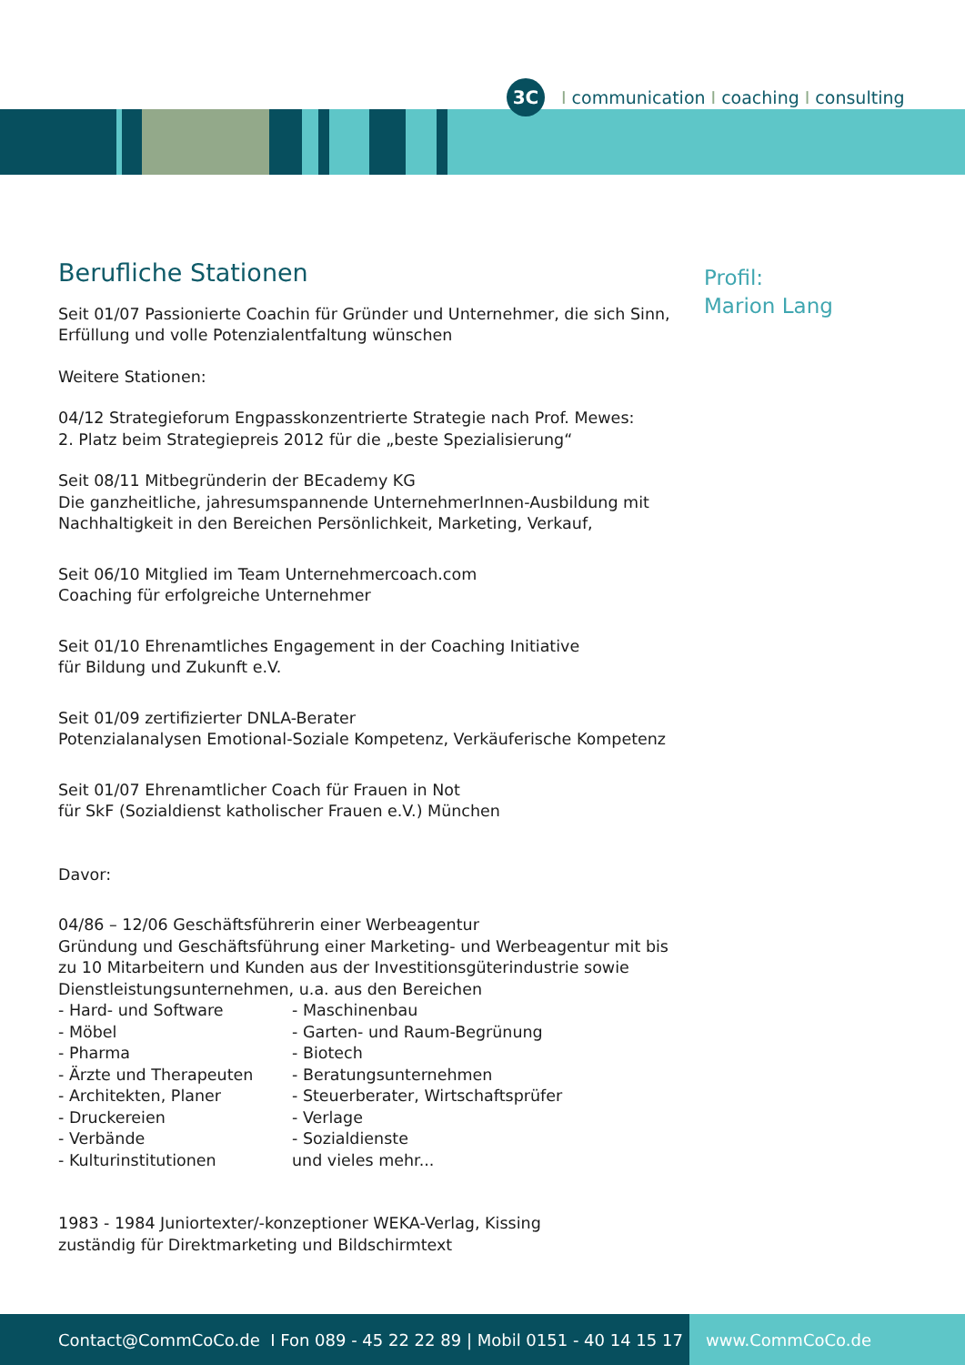3C
Icommunication I coaching I consulting
Berufliche Stationen
Seit 01/07 Passionierte Coachin für Gründer und Unternehmer, die sich Sinn, Erfüllung und volle Potenzialentfaltung wünschen
Weitere Stationen:
04/12 Strategieforum Engpasskonzentrierte Strategie nach Prof. Mewes:
2. Platz beim Strategiepreis 2012 für die „beste Spezialisierung“
Seit 08/11 Mitbegründerin der BEcademy KG
Die ganzheitliche, jahresumspannende UnternehmerInnen-Ausbildung mit Nachhaltigkeit in den Bereichen Persönlichkeit, Marketing, Verkauf,
Seit 06/10 Mitglied im Team Unternehmercoach.com
Coaching für erfolgreiche Unternehmer
Seit 01/10 Ehrenamtliches Engagement in der Coaching Initiative
für Bildung und Zukunft e.V.
Seit 01/09 zertifizierter DNLA-Berater
Potenzialanalysen Emotional-Soziale Kompetenz, Verkäuferische Kompetenz
Seit 01/07 Ehrenamtlicher Coach für Frauen in Not
für SkF (Sozialdienst katholischer Frauen e.V.) München
Davor:
04/86 – 12/06 Geschäftsführerin einer Werbeagentur
Gründung und Geschäftsführung einer Marketing- und Werbeagentur mit bis zu 10 Mitarbeitern und Kunden aus der Investitionsgüterindustrie sowie Dienstleistungsunternehmen, u.a. aus den Bereichen
- Hard- und Software
- Möbel
- Pharma
- Ärzte und Therapeuten
- Architekten, Planer
- Druckereien
- Verbände
- Kulturinstitutionen
- Maschinenbau
- Garten- und Raum-Begrünung
- Biotech
- Beratungsunternehmen
- Steuerberater, Wirtschaftsprüfer
- Verlage
- Sozialdienste
und vieles mehr...
1983 - 1984 Juniortexter/-konzeptioner WEKA-Verlag, Kissing
zuständig für Direktmarketing und Bildschirmtext
Profil:
Marion Lang
Contact@CommCoCo.de I Fon 089 - 45 22 22 89 | Mobil 0151 - 40 14 15 17
www.CommCoCo.de